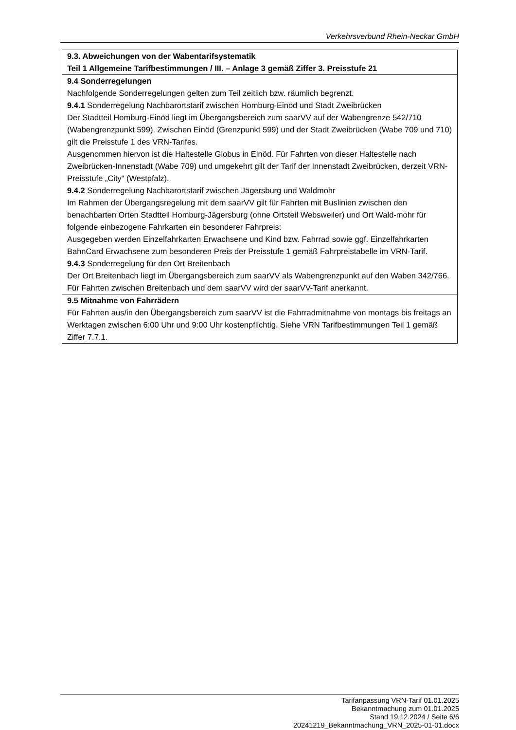Verkehrsverbund Rhein-Neckar GmbH
| 9.3. Abweichungen von der Wabentarifsystematik Teil 1 Allgemeine Tarifbestimmungen / III. – Anlage 3 gemäß Ziffer 3. Preisstufe 21 |
| 9.4 Sonderregelungen Nachfolgende Sonderregelungen gelten zum Teil zeitlich bzw. räumlich begrenzt. 9.4.1 Sonderregelung Nachbarortstarif zwischen Homburg-Einöd und Stadt Zweibrücken Der Stadtteil Homburg-Einöd liegt im Übergangsbereich zum saarVV auf der Wabengrenze 542/710 (Wabengrenzpunkt 599). Zwischen Einöd (Grenzpunkt 599) und der Stadt Zweibrücken (Wabe 709 und 710) gilt die Preisstufe 1 des VRN-Tarifes. Ausgenommen hiervon ist die Haltestelle Globus in Einöd. Für Fahrten von dieser Haltestelle nach Zweibrücken-Innenstadt (Wabe 709) und umgekehrt gilt der Tarif der Innenstadt Zweibrücken, derzeit VRN-Preisstufe „City“ (Westpfalz). 9.4.2 Sonderregelung Nachbarortstarif zwischen Jägersburg und Waldmohr Im Rahmen der Übergangsregelung mit dem saarVV gilt für Fahrten mit Buslinien zwischen den benachbarten Orten Stadtteil Homburg-Jägersburg (ohne Ortsteil Websweiler) und Ort Wald-mohr für folgende einbezogene Fahrkarten ein besonderer Fahrpreis: Ausgegeben werden Einzelfahrkarten Erwachsene und Kind bzw. Fahrrad sowie ggf. Einzelfahrkarten BahnCard Erwachsene zum besonderen Preis der Preisstufe 1 gemäß Fahrpreistabelle im VRN-Tarif. 9.4.3 Sonderregelung für den Ort Breitenbach Der Ort Breitenbach liegt im Übergangsbereich zum saarVV als Wabengrenzpunkt auf den Waben 342/766. Für Fahrten zwischen Breitenbach und dem saarVV wird der saarVV-Tarif anerkannt. |
| 9.5 Mitnahme von Fahrrädern Für Fahrten aus/in den Übergangsbereich zum saarVV ist die Fahrradmitnahme von montags bis freitags an Werktagen zwischen 6:00 Uhr und 9:00 Uhr kostenpflichtig. Siehe VRN Tarifbestimmungen Teil 1 gemäß Ziffer 7.7.1. |
Tarifanpassung VRN-Tarif 01.01.2025
Bekanntmachung zum 01.01.2025
Stand 19.12.2024 / Seite 6/6
20241219_Bekanntmachung_VRN_2025-01-01.docx